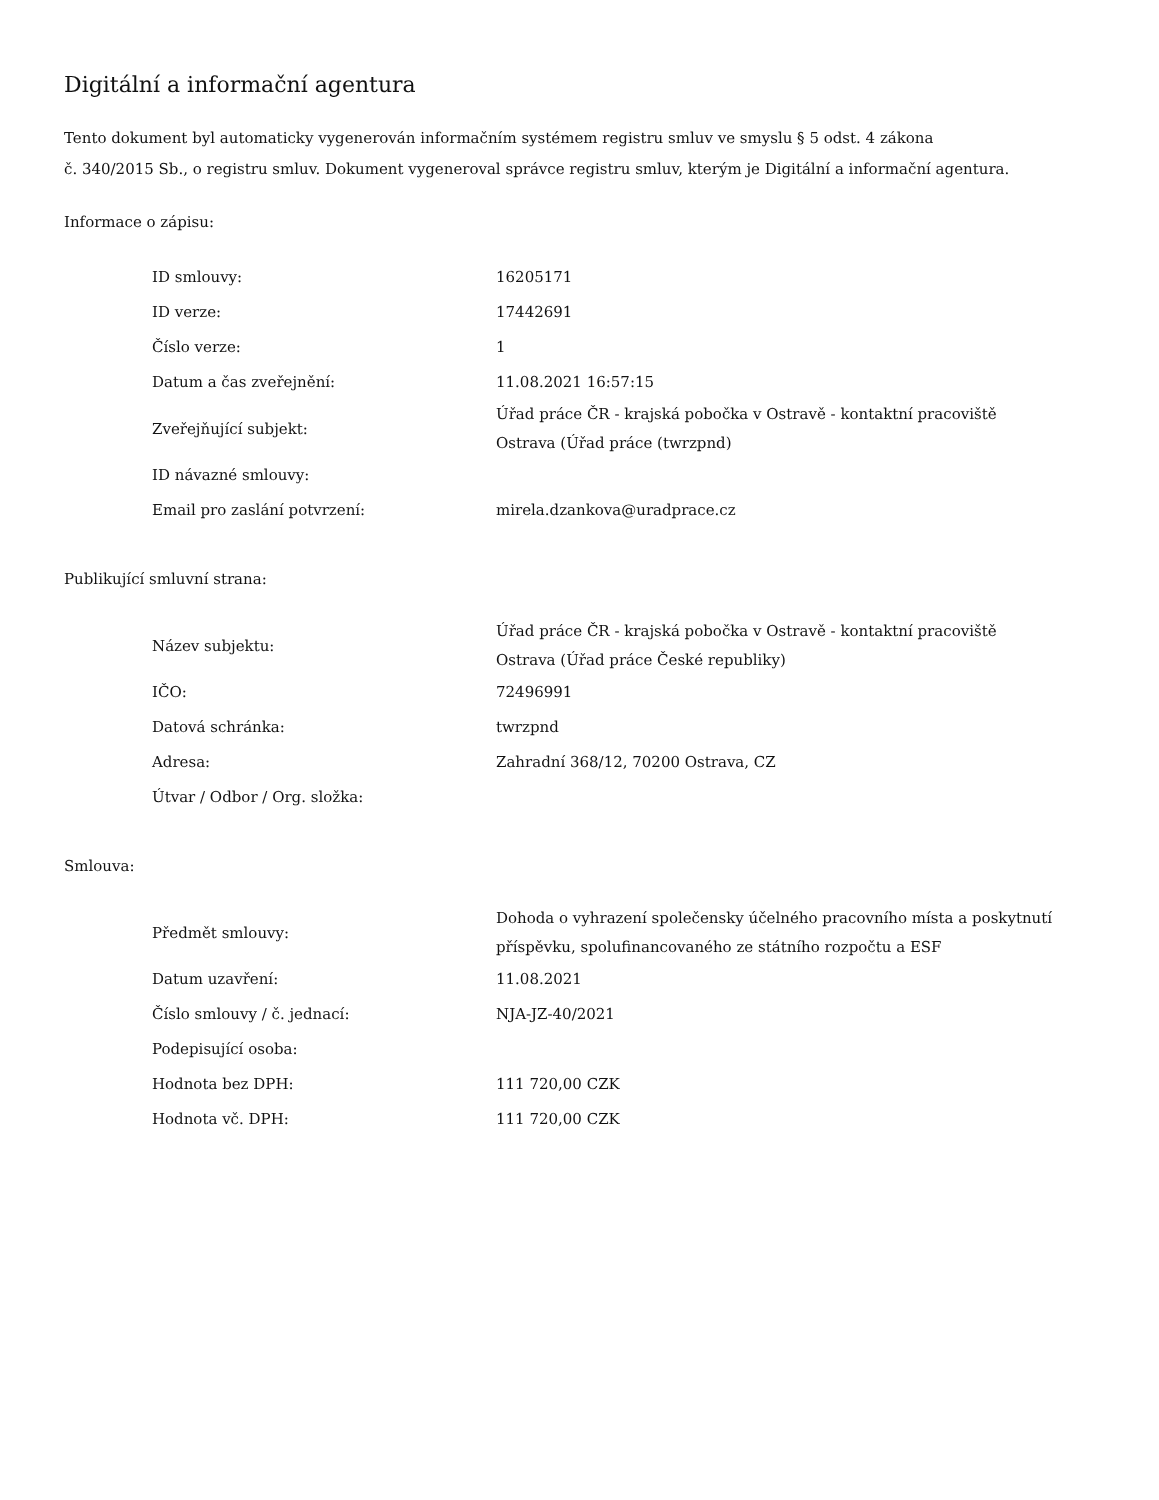Digitální a informační agentura
Tento dokument byl automaticky vygenerován informačním systémem registru smluv ve smyslu § 5 odst. 4 zákona
č. 340/2015 Sb., o registru smluv. Dokument vygeneroval správce registru smluv, kterým je Digitální a informační agentura.
Informace o zápisu:
| ID smlouvy: | 16205171 |
| ID verze: | 17442691 |
| Číslo verze: | 1 |
| Datum a čas zveřejnění: | 11.08.2021 16:57:15 |
| Zveřejňující subjekt: | Úřad práce ČR - krajská pobočka v Ostravě - kontaktní pracoviště Ostrava (Úřad práce (twrzpnd) |
| ID návazné smlouvy: | |
| Email pro zaslání potvrzení: | mirela.dzankova@uradprace.cz |
Publikující smluvní strana:
| Název subjektu: | Úřad práce ČR - krajská pobočka v Ostravě - kontaktní pracoviště Ostrava (Úřad práce České republiky) |
| IČO: | 72496991 |
| Datová schránka: | twrzpnd |
| Adresa: | Zahradní 368/12, 70200 Ostrava, CZ |
| Útvar / Odbor / Org. složka: | |
Smlouva:
| Předmět smlouvy: | Dohoda o vyhrazení společensky účelného pracovního místa a poskytnutí příspěvku, spolufinancovaného ze státního rozpočtu a ESF |
| Datum uzavření: | 11.08.2021 |
| Číslo smlouvy / č. jednací: | NJA-JZ-40/2021 |
| Podepisující osoba: | |
| Hodnota bez DPH: | 111 720,00 CZK |
| Hodnota vč. DPH: | 111 720,00 CZK |